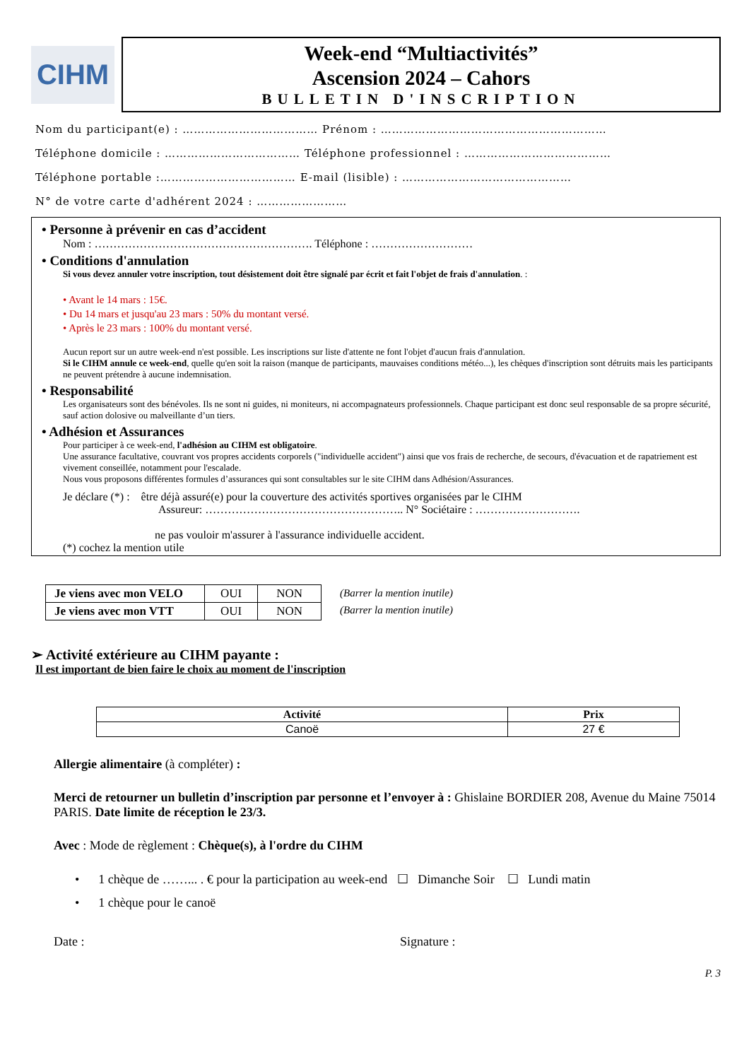CIHM
Week-end “Multiactivités”
Ascension 2024 – Cahors
BULLETIN D'INSCRIPTION
Nom du participant(e) : ……………………………… Prénom : ……………………………………………………
Téléphone domicile : ……………………………… Téléphone professionnel : …………………………………
Téléphone portable :……………………………… E-mail (lisible) : ………………………………………
N° de votre carte d'adhérent 2024 : ……………………
• Personne à prévenir en cas d’accident
Nom : …………………………………………………. Téléphone : ………………………
• Conditions d'annulation
Si vous devez annuler votre inscription, tout désistement doit être signalé par écrit et fait l'objet de frais d'annulation. :
• Avant le 14 mars : 15€.
• Du 14 mars et jusqu'au 23 mars : 50% du montant versé.
• Après le 23 mars : 100% du montant versé.
Aucun report sur un autre week-end n'est possible. Les inscriptions sur liste d'attente ne font l'objet d'aucun frais d'annulation.
Si le CIHM annule ce week-end, quelle qu'en soit la raison (manque de participants, mauvaises conditions météo...), les chèques d'inscription sont détruits mais les participants ne peuvent prétendre à aucune indemnisation.
• Responsabilité
Les organisateurs sont des bénévoles. Ils ne sont ni guides, ni moniteurs, ni accompagnateurs professionnels. Chaque participant est donc seul responsable de sa propre sécurité, sauf action dolosive ou malveillante d’un tiers.
• Adhésion et Assurances
Pour participer à ce week-end, l'adhésion au CIHM est obligatoire.
Une assurance facultative, couvrant vos propres accidents corporels ("individuelle accident") ainsi que vos frais de recherche, de secours, d'évacuation et de rapatriement est vivement conseillée, notamment pour l'escalade.
Nous vous proposons différentes formules d’assurances qui sont consultables sur le site CIHM dans Adhésion/Assurances.
Je déclare (*) : être déjà assuré(e) pour la couverture des activités sportives organisées par le CIHM
Assureur: …………………………………………….. N° Sociétaire : ……………………….
ne pas vouloir m'assurer à l'assurance individuelle accident.
(*) cochez la mention utile
| Je viens avec mon VELO | OUI | NON |
| Je viens avec mon VTT | OUI | NON |
(Barrer la mention inutile)
(Barrer la mention inutile)
➢ Activité extérieure au CIHM payante :
Il est important de bien faire le choix au moment de l'inscription
| Activité | Prix |
| --- | --- |
| Canoë | 27 € |
Allergie alimentaire (à compléter) :
Merci de retourner un bulletin d’inscription par personne et l’envoyer à : Ghislaine BORDIER 208, Avenue du Maine 75014 PARIS. Date limite de réception le 23/3.
Avec : Mode de règlement : Chèque(s), à l'ordre du CIHM
• 1 chèque de ……... . € pour la participation au week-end ☐ Dimanche Soir ☐ Lundi matin
• 1 chèque pour le canoë
Date : Signature :
P. 3